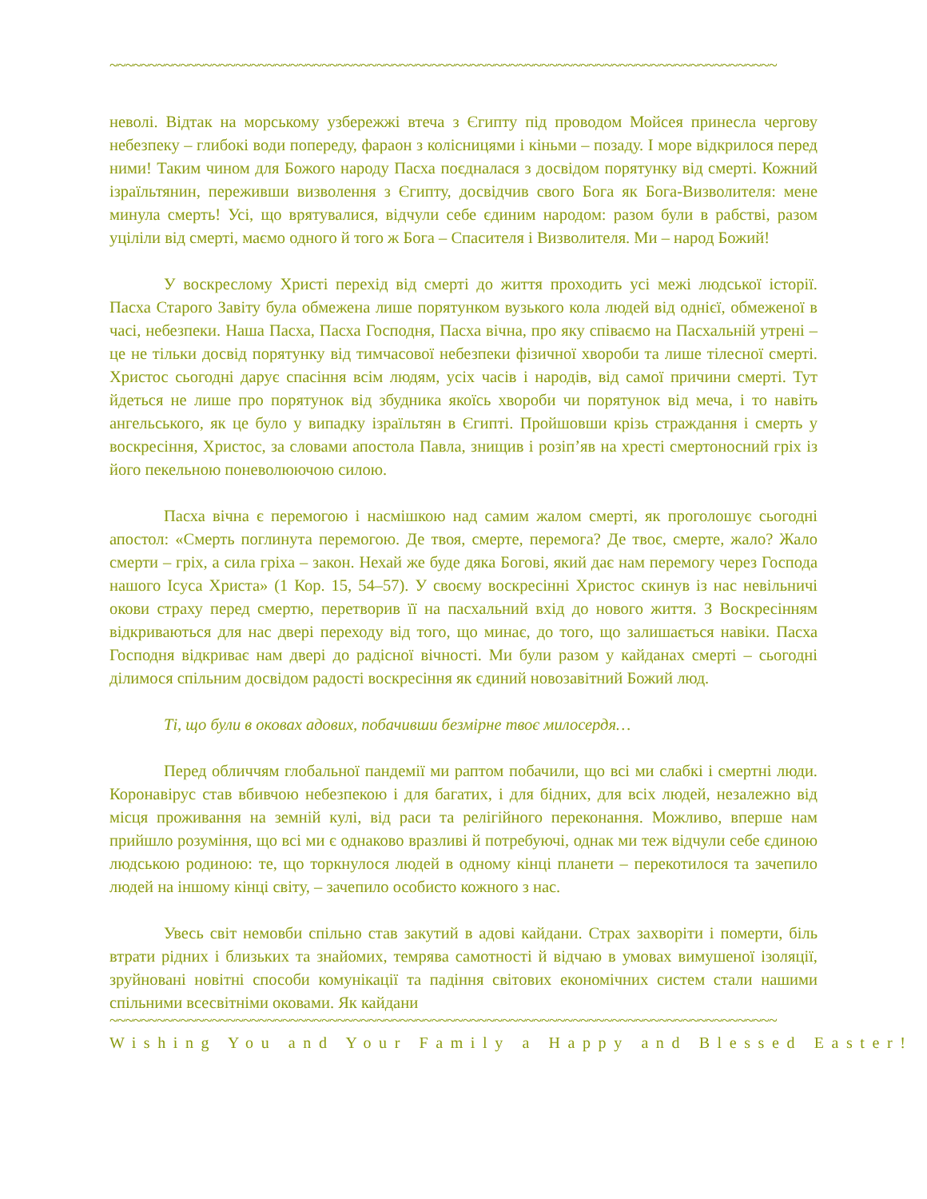~~~~~~~~~~~~~~~~~~~~~~~~~~~~~~~~~~~~~~~~~~~~~~~~~~~~~~~~~~~~~~~~~~~~~~~~~~~~~~~~~~~~~
неволі. Відтак на морському узбережжі втеча з Єгипту під проводом Мойсея принесла чергову небезпеку – глибокі води попереду, фараон з колісницями і кіньми – позаду. І море відкрилося перед ними! Таким чином для Божого народу Пасха поєдналася з досвідом порятунку від смерті. Кожний ізраїльтянин, переживши визволення з Єгипту, досвідчив свого Бога як Бога-Визволителя: мене минула смерть! Усі, що врятувалися, відчули себе єдиним народом: разом були в рабстві, разом уціліли від смерті, маємо одного й того ж Бога – Спасителя і Визволителя. Ми – народ Божий!
У воскреслому Христі перехід від смерті до життя проходить усі межі людської історії. Пасха Старого Завіту була обмежена лише порятунком вузького кола людей від однієї, обмеженої в часі, небезпеки. Наша Пасха, Пасха Господня, Пасха вічна, про яку співаємо на Пасхальній утрені – це не тільки досвід порятунку від тимчасової небезпеки фізичної хвороби та лише тілесної смерті. Христос сьогодні дарує спасіння всім людям, усіх часів і народів, від самої причини смерті. Тут йдеться не лише про порятунок від збудника якоїсь хвороби чи порятунок від меча, і то навіть ангельського, як це було у випадку ізраїльтян в Єгипті. Пройшовши крізь страждання і смерть у воскресіння, Христос, за словами апостола Павла, знищив і розіп’яв на хресті смертоносний гріх із його пекельною поневолюючою силою.
Пасха вічна є перемогою і насмішкою над самим жалом смерті, як проголошує сьогодні апостол: «Смерть поглинута перемогою. Де твоя, смерте, перемога? Де твоє, смерте, жало? Жало смерти – гріх, а сила гріха – закон. Нехай же буде дяка Богові, який дає нам перемогу через Господа нашого Ісуса Христа» (1 Кор. 15, 54–57). У своєму воскресінні Христос скинув із нас невільничі окови страху перед смертю, перетворив її на пасхальний вхід до нового життя. З Воскресінням відкриваються для нас двері переходу від того, що минає, до того, що залишається навіки. Пасха Господня відкриває нам двері до радісної вічності. Ми були разом у кайданах смерті – сьогодні ділимося спільним досвідом радості воскресіння як єдиний новозавітний Божий люд.
Ті, що були в оковах адових, побачивши безмірне твоє милосердя…
Перед обличчям глобальної пандемії ми раптом побачили, що всі ми слабкі і смертні люди. Коронавірус став вбивчою небезпекою і для багатих, і для бідних, для всіх людей, незалежно від місця проживання на земній кулі, від раси та релігійного переконання. Можливо, вперше нам прийшло розуміння, що всі ми є однаково вразливі й потребуючі, однак ми теж відчули себе єдиною людською родиною: те, що торкнулося людей в одному кінці планети – перекотилося та зачепило людей на іншому кінці світу, – зачепило особисто кожного з нас.
Увесь світ немовби спільно став закутий в адові кайдани. Страх захворіти і померти, біль втрати рідних і близьких та знайомих, темрява самотності й відчаю в умовах вимушеної ізоляції, зруйновані новітні способи комунікації та падіння світових економічних систем стали нашими спільними всесвітніми оковами. Як кайдани
~~~~~~~~~~~~~~~~~~~~~~~~~~~~~~~~~~~~~~~~~~~~~~~~~~~~~~~~~~~~~~~~~~~~~~~~~~~~~~~~~~~~~
Wishing You and Your Family a Happy and Blessed Easter!